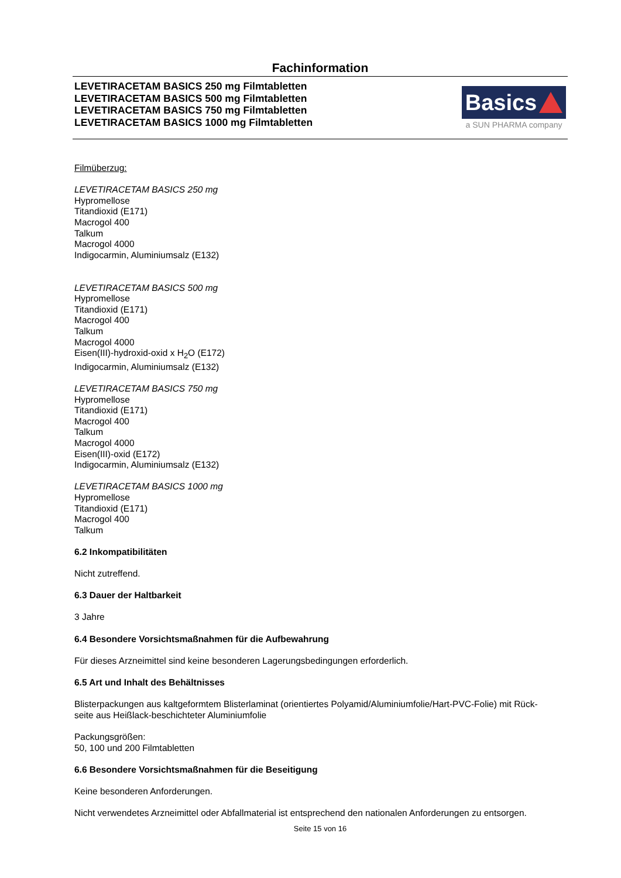Fachinformation
LEVETIRACETAM BASICS 250 mg Filmtabletten
LEVETIRACETAM BASICS 500 mg Filmtabletten
LEVETIRACETAM BASICS 750 mg Filmtabletten
LEVETIRACETAM BASICS 1000 mg Filmtabletten
Basics
a SUN PHARMA company
Filmüberzug:
LEVETIRACETAM BASICS 250 mg
Hypromellose
Titandioxid (E171)
Macrogol 400
Talkum
Macrogol 4000
Indigocarmin, Aluminiumsalz (E132)
LEVETIRACETAM BASICS 500 mg
Hypromellose
Titandioxid (E171)
Macrogol 400
Talkum
Macrogol 4000
Eisen(III)-hydroxid-oxid x H<sub>2</sub>O (E172)
Indigocarmin, Aluminiumsalz (E132)
LEVETIRACETAM BASICS 750 mg
Hypromellose
Titandioxid (E171)
Macrogol 400
Talkum
Macrogol 4000
Eisen(III)-oxid (E172)
Indigocarmin, Aluminiumsalz (E132)
LEVETIRACETAM BASICS 1000 mg
Hypromellose
Titandioxid (E171)
Macrogol 400
Talkum
6.2 Inkompatibilitäten
Nicht zutreffend.
6.3 Dauer der Haltbarkeit
3 Jahre
6.4 Besondere Vorsichtsmaßnahmen für die Aufbewahrung
Für dieses Arzneimittel sind keine besonderen Lagerungsbedingungen erforderlich.
6.5 Art und Inhalt des Behältnisses
Blisterpackungen aus kaltgeformtem Blisterlaminat (orientiertes Polyamid/Aluminiumfolie/Hart-PVC-Folie) mit Rück-
seite aus Heißlack-beschichteter Aluminiumfolie
Packungsgrößen:
50, 100 und 200 Filmtabletten
6.6 Besondere Vorsichtsmaßnahmen für die Beseitigung
Keine besonderen Anforderungen.
Nicht verwendetes Arzneimittel oder Abfallmaterial ist entsprechend den nationalen Anforderungen zu entsorgen.
Seite 15 von 16